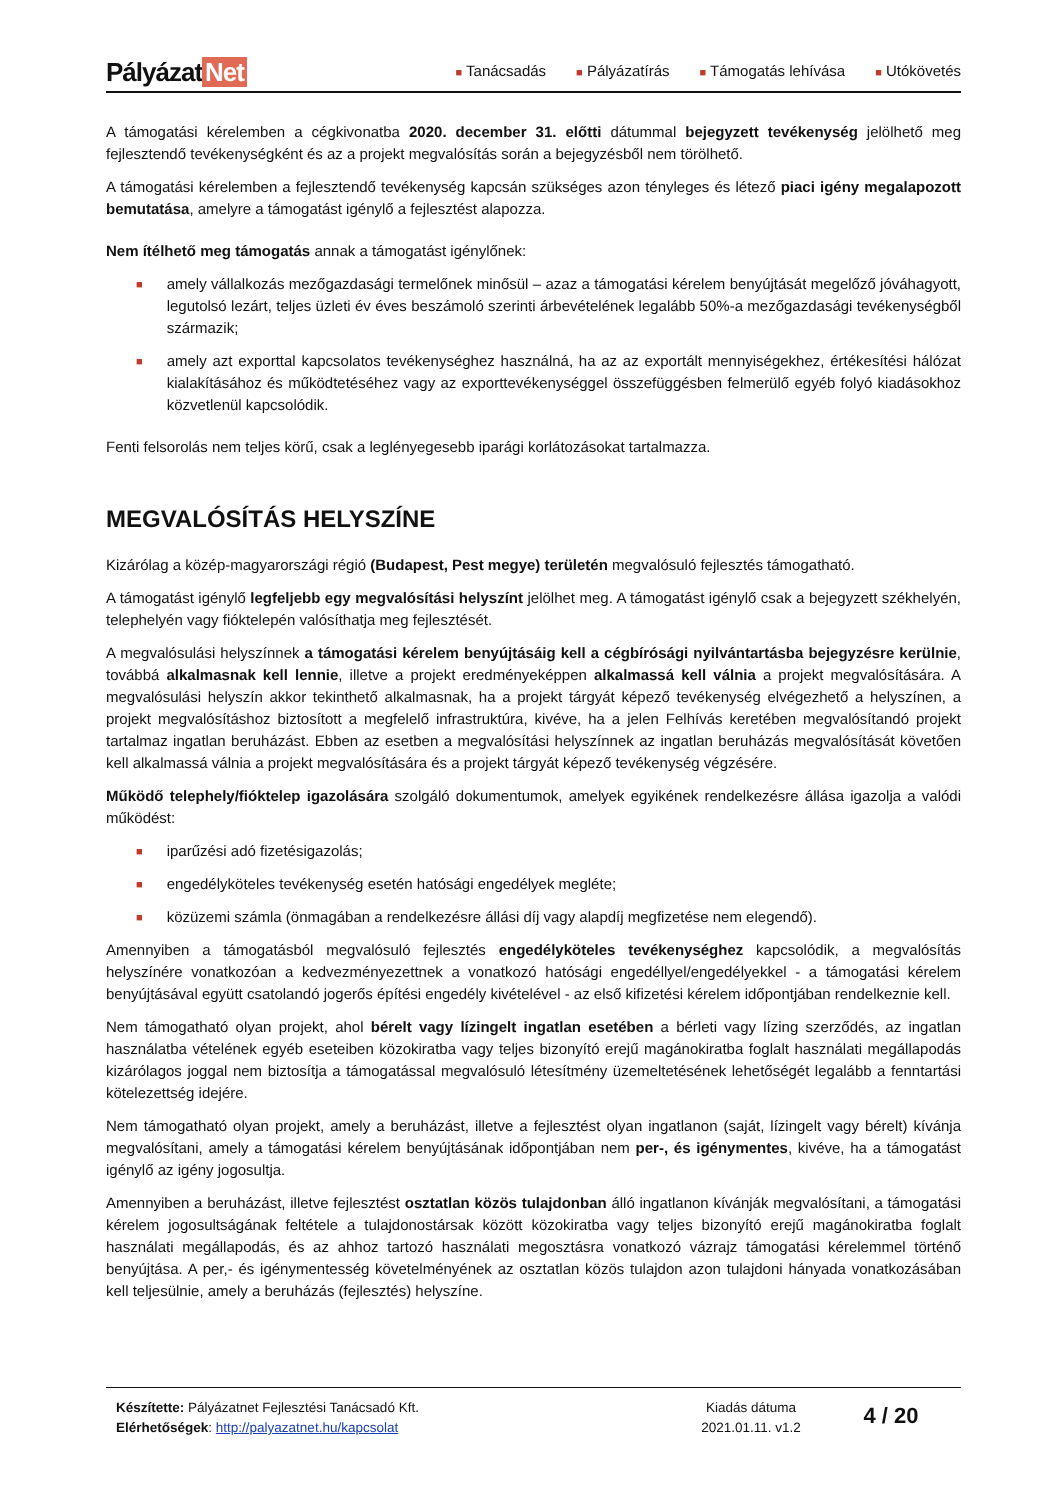Pályázat Net
■ Tanácsadás
■ Pályázatírás
■ Támogatás lehívása
■ Utókövetés
A támogatási kérelemben a cégkivonatba 2020. december 31. előtti dátummal bejegyzett tevékenység jelölhető meg fejlesztendő tevékenységként és az a projekt megvalósítás során a bejegyzésből nem törölhető.
A támogatási kérelemben a fejlesztendő tevékenység kapcsán szükséges azon tényleges és létező piaci igény megalapozott bemutatása, amelyre a támogatást igénylő a fejlesztést alapozza.
Nem ítélhető meg támogatás annak a támogatást igénylőnek:
■ amely vállalkozás mezőgazdasági termelőnek minősül – azaz a támogatási kérelem benyújtását megelőző jóváhagyott, legutolsó lezárt, teljes üzleti év éves beszámoló szerinti árbevételének legalább 50%-a mezőgazdasági tevékenységből származik;
■ amely azt exporttal kapcsolatos tevékenységhez használná, ha az az exportált mennyiségekhez, értékesítési hálózat kialakításához és működtetéséhez vagy az exporttevékenységgel összefüggésben felmerülő egyéb folyó kiadásokhoz közvetlenül kapcsolódik.
Fenti felsorolás nem teljes körű, csak a leglényegesebb iparági korlátozásokat tartalmazza.
MEGVALÓSÍTÁS HELYSZÍNE
Kizárólag a közép-magyarországi régió (Budapest, Pest megye) területén megvalósuló fejlesztés támogatható.
A támogatást igénylő legfeljebb egy megvalósítási helyszínt jelölhet meg. A támogatást igénylő csak a bejegyzett székhelyén, telephelyén vagy fióktelepén valósíthatja meg fejlesztését.
A megvalósulási helyszínnek a támogatási kérelem benyújtásáig kell a cégbírósági nyilvántartásba bejegyzésre kerülnie, továbbá alkalmasnak kell lennie, illetve a projekt eredményeképpen alkalmassá kell válnia a projekt megvalósítására. A megvalósulási helyszín akkor tekinthető alkalmasnak, ha a projekt tárgyát képező tevékenység elvégezhető a helyszínen, a projekt megvalósításhoz biztosított a megfelelő infrastruktúra, kivéve, ha a jelen Felhívás keretében megvalósítandó projekt tartalmaz ingatlan beruházást. Ebben az esetben a megvalósítási helyszínnek az ingatlan beruházás megvalósítását követően kell alkalmassá válnia a projekt megvalósítására és a projekt tárgyát képező tevékenység végzésére.
Működő telephely/fióktelep igazolására szolgáló dokumentumok, amelyek egyikének rendelkezésre állása igazolja a valódi működést:
■ iparűzési adó fizetésigazolás;
■ engedélyköteles tevékenység esetén hatósági engedélyek megléte;
■ közüzemi számla (önmagában a rendelkezésre állási díj vagy alapdíj megfizetése nem elegendő).
Amennyiben a támogatásból megvalósuló fejlesztés engedélyköteles tevékenységhez kapcsolódik, a megvalósítás helyszínére vonatkozóan a kedvezményezettnek a vonatkozó hatósági engedéllyel/engedélyekkel - a támogatási kérelem benyújtásával együtt csatolandó jogerős építési engedély kivételével - az első kifizetési kérelem időpontjában rendelkeznie kell.
Nem támogatható olyan projekt, ahol bérelt vagy lízingelt ingatlan esetében a bérleti vagy lízing szerződés, az ingatlan használatba vételének egyéb eseteiben közokiratba vagy teljes bizonyító erejű magánokiratba foglalt használati megállapodás kizárólagos joggal nem biztosítja a támogatással megvalósuló létesítmény üzemeltetésének lehetőségét legalább a fenntartási kötelezettség idejére.
Nem támogatható olyan projekt, amely a beruházást, illetve a fejlesztést olyan ingatlanon (saját, lízingelt vagy bérelt) kívánja megvalósítani, amely a támogatási kérelem benyújtásának időpontjában nem per-, és igénymentes, kivéve, ha a támogatást igénylő az igény jogosultja.
Amennyiben a beruházást, illetve fejlesztést osztatlan közös tulajdonban álló ingatlanon kívánják megvalósítani, a támogatási kérelem jogosultságának feltétele a tulajdonostársak között közokiratba vagy teljes bizonyító erejű magánokiratba foglalt használati megállapodás, és az ahhoz tartozó használati megosztásra vonatkozó vázrajz támogatási kérelemmel történő benyújtása. A per,- és igénymentesség követelményének az osztatlan közös tulajdon azon tulajdoni hányada vonatkozásában kell teljesülnie, amely a beruházás (fejlesztés) helyszíne.
Készítette: Pályázatnet Fejlesztési Tanácsadó Kft.
Elérhetőségek: http://palyazatnet.hu/kapcsolat
Kiadás dátuma
2021.01.11. v1.2
4 / 20